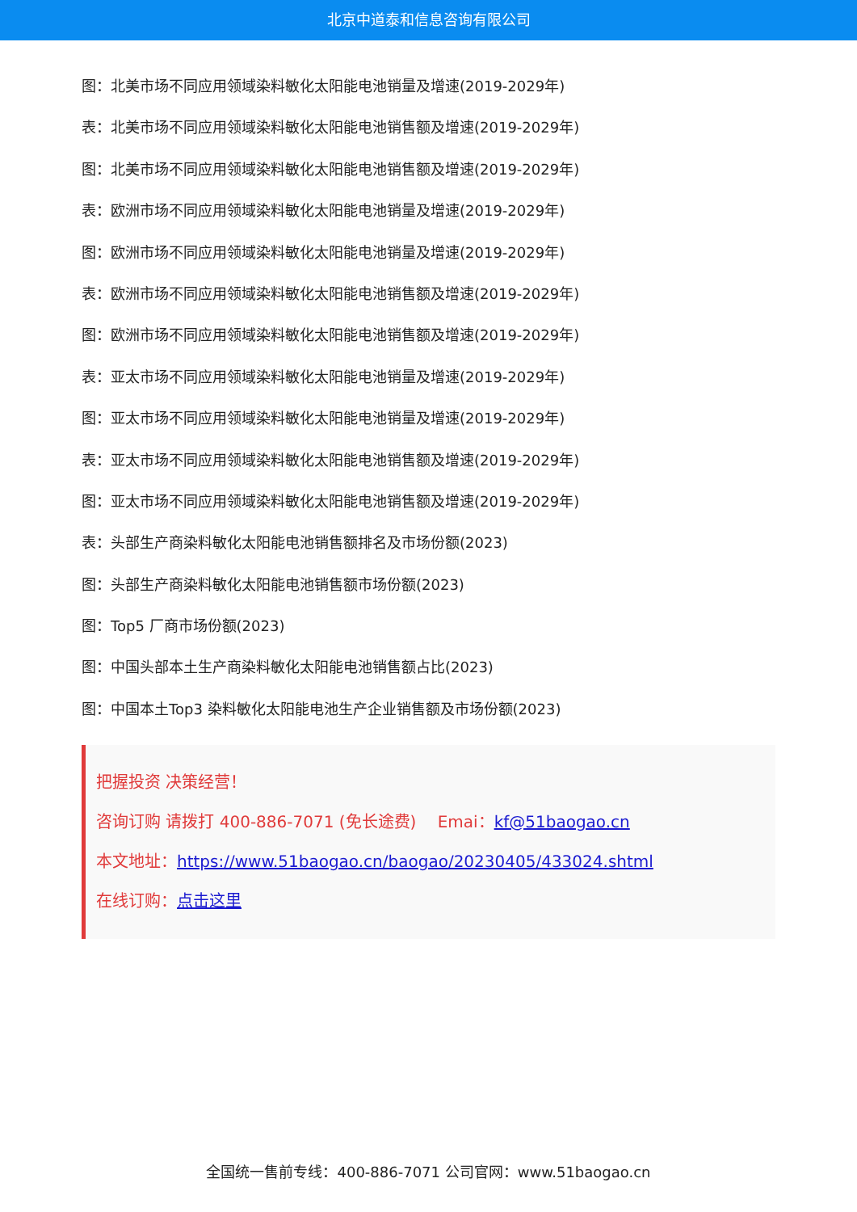北京中道泰和信息咨询有限公司
图：北美市场不同应用领域染料敏化太阳能电池销量及增速(2019-2029年)
表：北美市场不同应用领域染料敏化太阳能电池销售额及增速(2019-2029年)
图：北美市场不同应用领域染料敏化太阳能电池销售额及增速(2019-2029年)
表：欧洲市场不同应用领域染料敏化太阳能电池销量及增速(2019-2029年)
图：欧洲市场不同应用领域染料敏化太阳能电池销量及增速(2019-2029年)
表：欧洲市场不同应用领域染料敏化太阳能电池销售额及增速(2019-2029年)
图：欧洲市场不同应用领域染料敏化太阳能电池销售额及增速(2019-2029年)
表：亚太市场不同应用领域染料敏化太阳能电池销量及增速(2019-2029年)
图：亚太市场不同应用领域染料敏化太阳能电池销量及增速(2019-2029年)
表：亚太市场不同应用领域染料敏化太阳能电池销售额及增速(2019-2029年)
图：亚太市场不同应用领域染料敏化太阳能电池销售额及增速(2019-2029年)
表：头部生产商染料敏化太阳能电池销售额排名及市场份额(2023)
图：头部生产商染料敏化太阳能电池销售额市场份额(2023)
图：Top5 厂商市场份额(2023)
图：中国头部本土生产商染料敏化太阳能电池销售额占比(2023)
图：中国本土Top3 染料敏化太阳能电池生产企业销售额及市场份额(2023)
把握投资 决策经营！
咨询订购 请拨打 400-886-7071 (免长途费)　 Emai：kf@51baogao.cn
本文地址：https://www.51baogao.cn/baogao/20230405/433024.shtml
在线订购：点击这里
全国统一售前专线：400-886-7071 公司官网：www.51baogao.cn